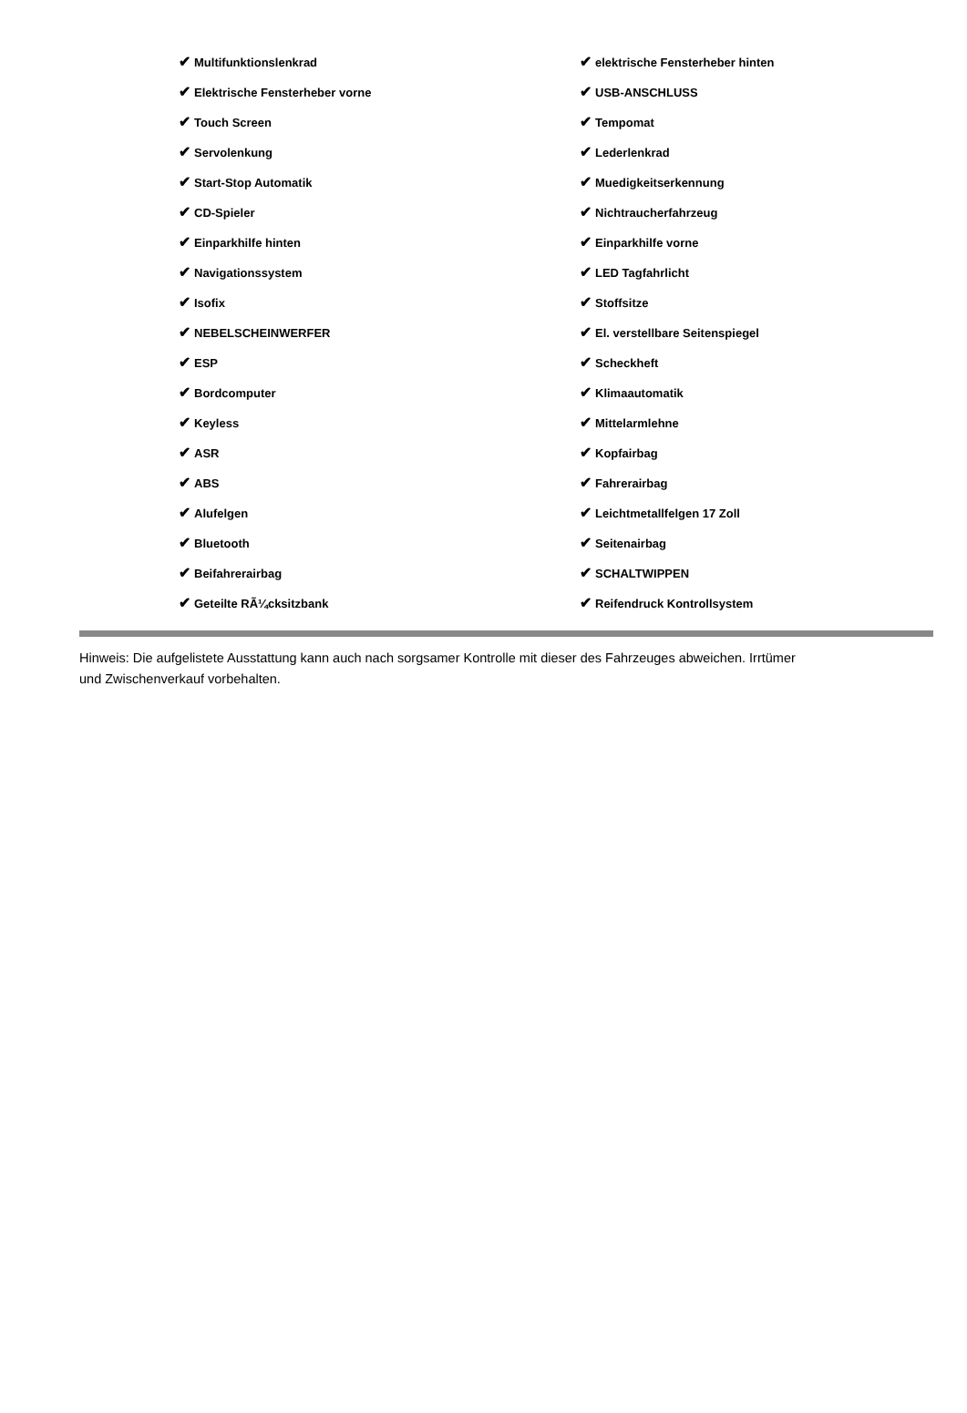| ✔ Multifunktionslenkrad | ✔ elektrische Fensterheber hinten |
| ✔ Elektrische Fensterheber vorne | ✔ USB-ANSCHLUSS |
| ✔ Touch Screen | ✔ Tempomat |
| ✔ Servolenkung | ✔ Lederlenkrad |
| ✔ Start-Stop Automatik | ✔ Muedigkeitserkennung |
| ✔ CD-Spieler | ✔ Nichtraucherfahrzeug |
| ✔ Einparkhilfe hinten | ✔ Einparkhilfe vorne |
| ✔ Navigationssystem | ✔ LED Tagfahrlicht |
| ✔ Isofix | ✔ Stoffsitze |
| ✔ NEBELSCHEINWERFER | ✔ El. verstellbare Seitenspiegel |
| ✔ ESP | ✔ Scheckheft |
| ✔ Bordcomputer | ✔ Klimaautomatik |
| ✔ Keyless | ✔ Mittelarmlehne |
| ✔ ASR | ✔ Kopfairbag |
| ✔ ABS | ✔ Fahrerairbag |
| ✔ Alufelgen | ✔ Leichtmetallfelgen 17 Zoll |
| ✔ Bluetooth | ✔ Seitenairbag |
| ✔ Beifahrerairbag | ✔ SCHALTWIPPEN |
| ✔ Geteilte RÃ¼cksitzbank | ✔ Reifendruck Kontrollsystem |
Hinweis: Die aufgelistete Ausstattung kann auch nach sorgsamer Kontrolle mit dieser des Fahrzeuges abweichen. Irrtümer und Zwischenverkauf vorbehalten.